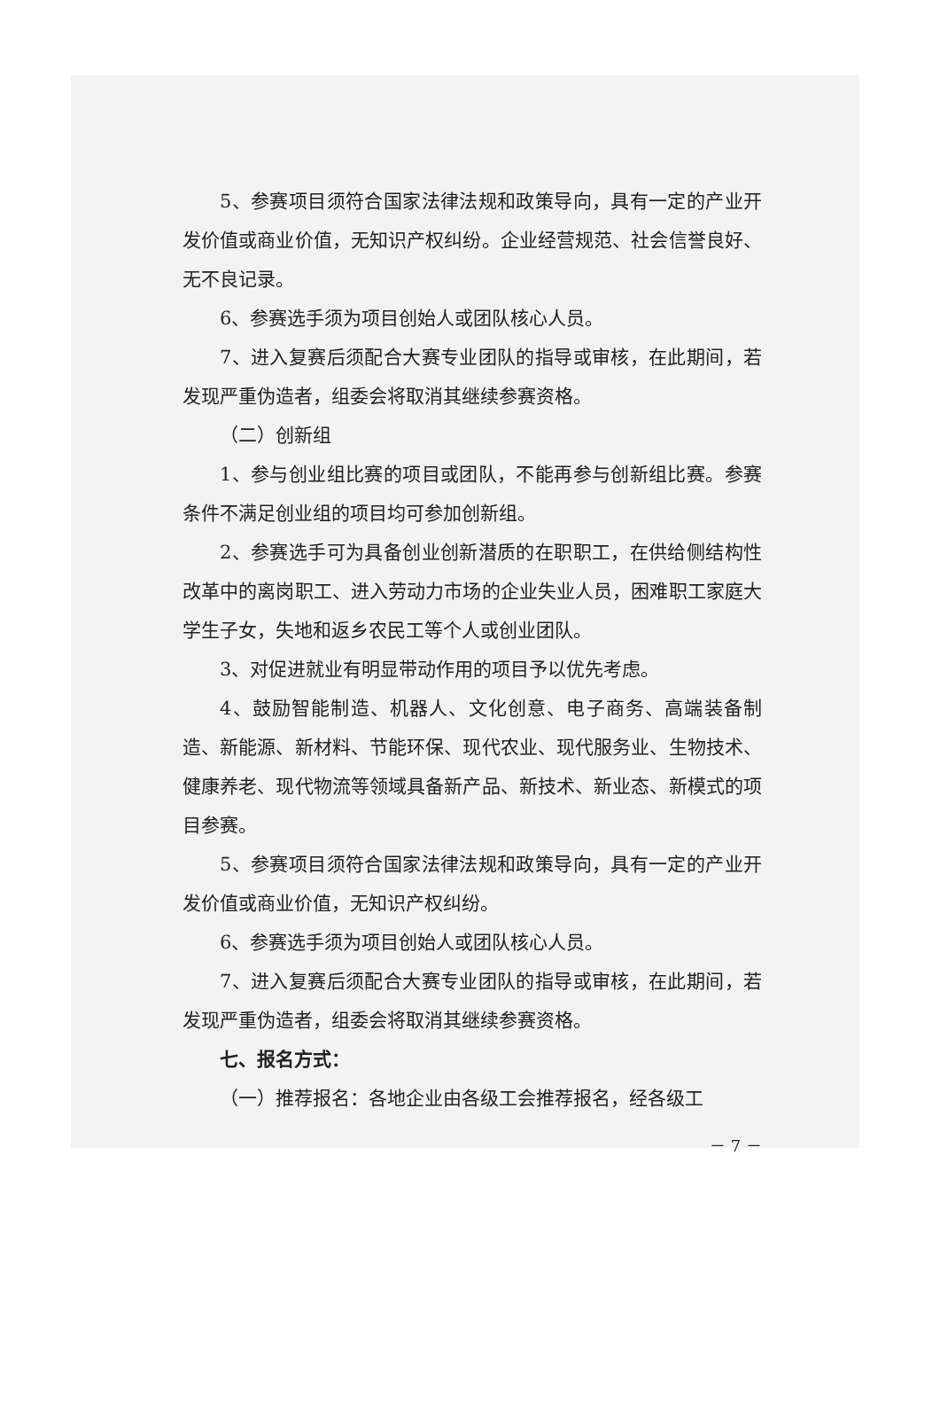5、参赛项目须符合国家法律法规和政策导向，具有一定的产业开发价值或商业价值，无知识产权纠纷。企业经营规范、社会信誉良好、无不良记录。
6、参赛选手须为项目创始人或团队核心人员。
7、进入复赛后须配合大赛专业团队的指导或审核，在此期间，若发现严重伪造者，组委会将取消其继续参赛资格。
（二）创新组
1、参与创业组比赛的项目或团队，不能再参与创新组比赛。参赛条件不满足创业组的项目均可参加创新组。
2、参赛选手可为具备创业创新潜质的在职职工，在供给侧结构性改革中的离岗职工、进入劳动力市场的企业失业人员，困难职工家庭大学生子女，失地和返乡农民工等个人或创业团队。
3、对促进就业有明显带动作用的项目予以优先考虑。
4、鼓励智能制造、机器人、文化创意、电子商务、高端装备制造、新能源、新材料、节能环保、现代农业、现代服务业、生物技术、健康养老、现代物流等领域具备新产品、新技术、新业态、新模式的项目参赛。
5、参赛项目须符合国家法律法规和政策导向，具有一定的产业开发价值或商业价值，无知识产权纠纷。
6、参赛选手须为项目创始人或团队核心人员。
7、进入复赛后须配合大赛专业团队的指导或审核，在此期间，若发现严重伪造者，组委会将取消其继续参赛资格。
七、报名方式：
（一）推荐报名：各地企业由各级工会推荐报名，经各级工
－ 7 －